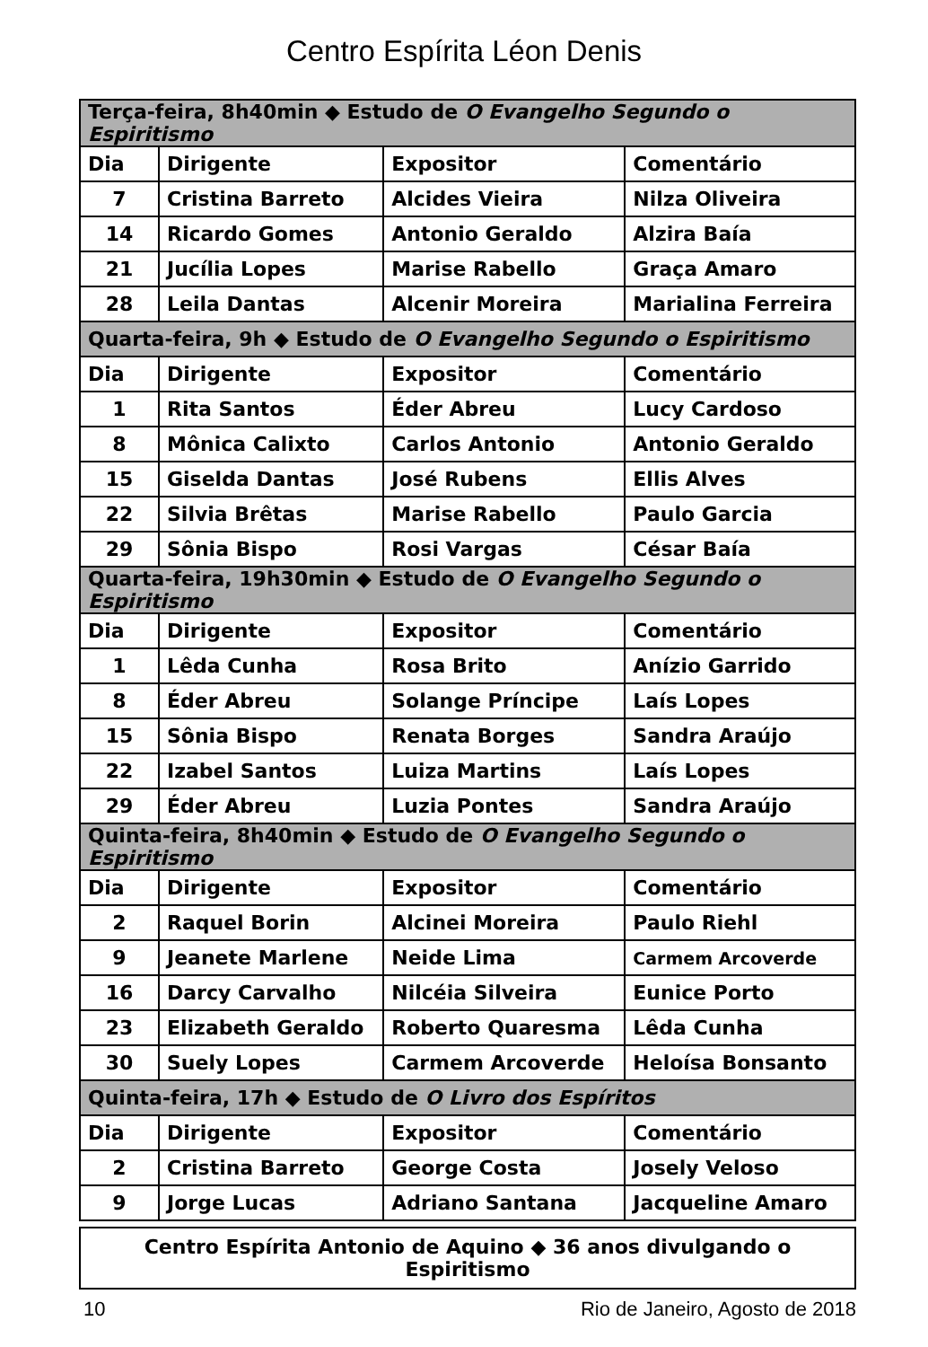Centro Espírita Léon Denis
| Terça-feira, 8h40min ◆ Estudo de O Evangelho Segundo o Espiritismo | | | |
| --- | --- | --- | --- |
| Dia | Dirigente | Expositor | Comentário |
| 7 | Cristina Barreto | Alcides Vieira | Nilza Oliveira |
| 14 | Ricardo Gomes | Antonio Geraldo | Alzira Baía |
| 21 | Jucília Lopes | Marise Rabello | Graça Amaro |
| 28 | Leila Dantas | Alcenir Moreira | Marialina Ferreira |
| Quarta-feira, 9h ◆ Estudo de O Evangelho Segundo o Espiritismo | | | |
| Dia | Dirigente | Expositor | Comentário |
| 1 | Rita Santos | Éder Abreu | Lucy Cardoso |
| 8 | Mônica Calixto | Carlos Antonio | Antonio Geraldo |
| 15 | Giselda Dantas | José Rubens | Ellis Alves |
| 22 | Silvia Brêtas | Marise Rabello | Paulo Garcia |
| 29 | Sônia Bispo | Rosi Vargas | César Baía |
| Quarta-feira, 19h30min ◆ Estudo de O Evangelho Segundo o Espiritismo | | | |
| Dia | Dirigente | Expositor | Comentário |
| 1 | Lêda Cunha | Rosa Brito | Anízio Garrido |
| 8 | Éder Abreu | Solange Príncipe | Laís Lopes |
| 15 | Sônia Bispo | Renata Borges | Sandra Araújo |
| 22 | Izabel Santos | Luiza Martins | Laís Lopes |
| 29 | Éder Abreu | Luzia Pontes | Sandra Araújo |
| Quinta-feira, 8h40min ◆ Estudo de O Evangelho Segundo o Espiritismo | | | |
| Dia | Dirigente | Expositor | Comentário |
| 2 | Raquel Borin | Alcinei Moreira | Paulo Riehl |
| 9 | Jeanete Marlene | Neide Lima | Carmem Arcoverde |
| 16 | Darcy Carvalho | Nilcéia Silveira | Eunice Porto |
| 23 | Elizabeth Geraldo | Roberto Quaresma | Lêda Cunha |
| 30 | Suely Lopes | Carmem Arcoverde | Heloísa Bonsanto |
| Quinta-feira, 17h ◆ Estudo de O Livro dos Espíritos | | | |
| Dia | Dirigente | Expositor | Comentário |
| 2 | Cristina Barreto | George Costa | Josely Veloso |
| 9 | Jorge Lucas | Adriano Santana | Jacqueline Amaro |
Centro Espírita Antonio de Aquino ◆ 36 anos divulgando o Espiritismo
10 Rio de Janeiro, Agosto de 2018